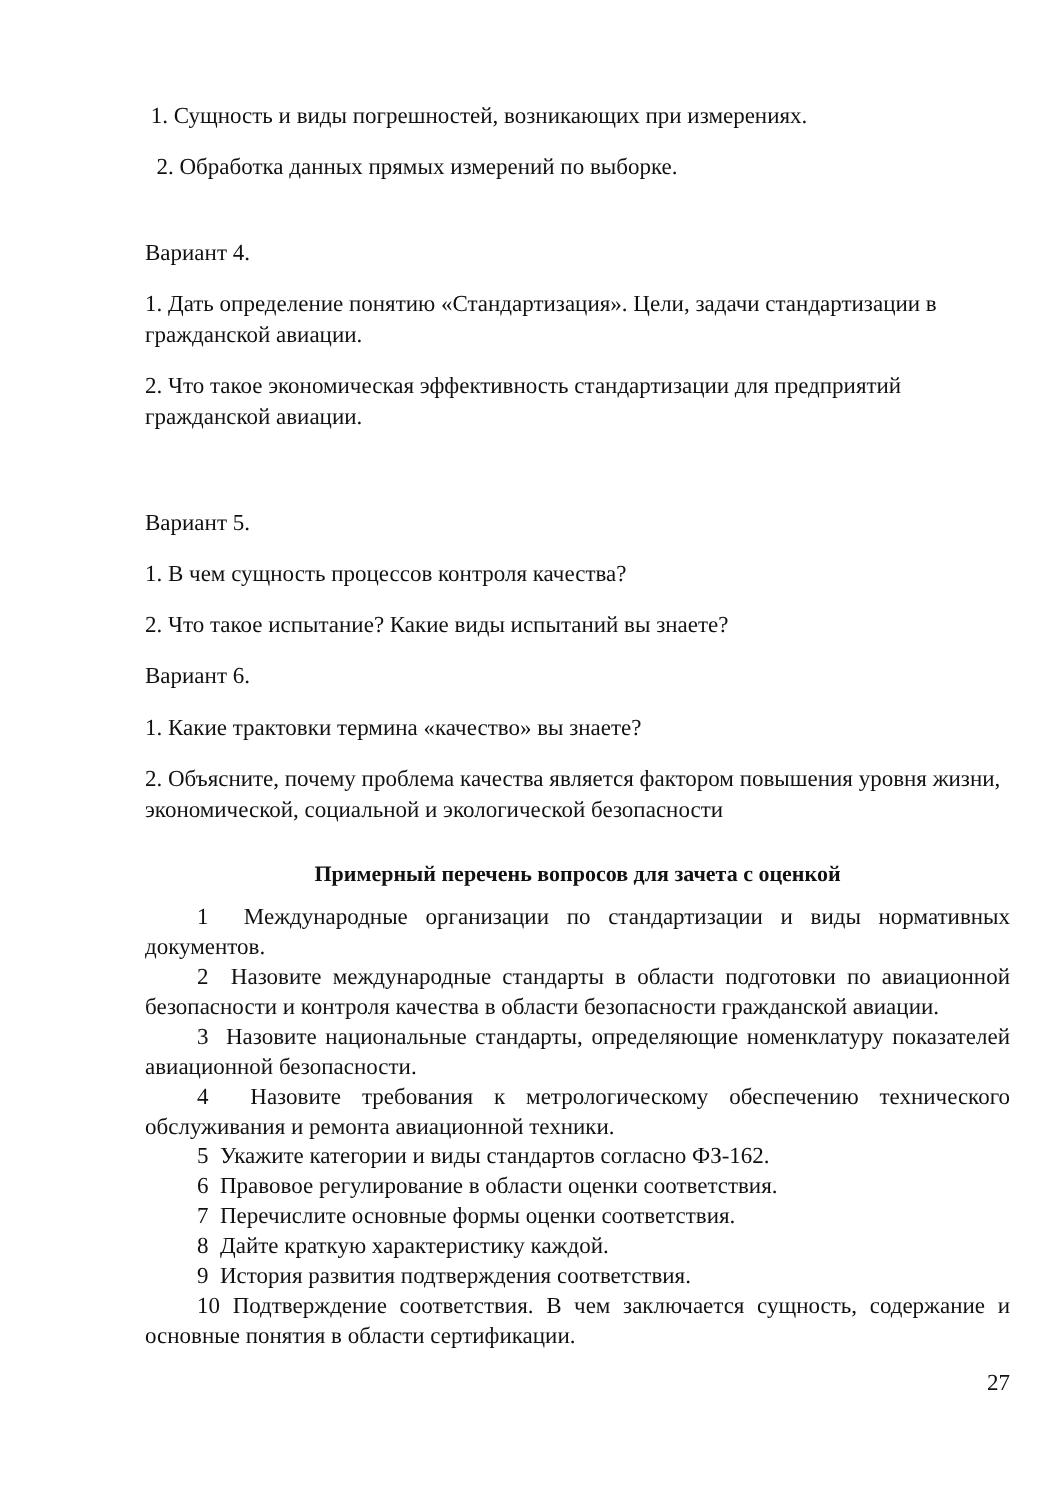1. Сущность и виды погрешностей, возникающих при измерениях.
2. Обработка данных прямых измерений по выборке.
Вариант 4.
1. Дать определение понятию «Стандартизация». Цели, задачи стандартизации в гражданской авиации.
2. Что такое экономическая эффективность стандартизации для предприятий гражданской авиации.
Вариант 5.
1. В чем сущность процессов контроля качества?
2. Что такое испытание? Какие виды испытаний вы знаете?
Вариант 6.
1. Какие трактовки термина «качество» вы знаете?
2. Объясните, почему проблема качества является фактором повышения уровня жизни, экономической, социальной и экологической безопасности
Примерный перечень вопросов для зачета с оценкой
1 Международные организации по стандартизации и виды нормативных документов.
2 Назовите международные стандарты в области подготовки по авиационной безопасности и контроля качества в области безопасности гражданской авиации.
3 Назовите национальные стандарты, определяющие номенклатуру показателей авиационной безопасности.
4 Назовите требования к метрологическому обеспечению технического обслуживания и ремонта авиационной техники.
5 Укажите категории и виды стандартов согласно ФЗ-162.
6 Правовое регулирование в области оценки соответствия.
7 Перечислите основные формы оценки соответствия.
8 Дайте краткую характеристику каждой.
9 История развития подтверждения соответствия.
10 Подтверждение соответствия. В чем заключается сущность, содержание и основные понятия в области сертификации.
27